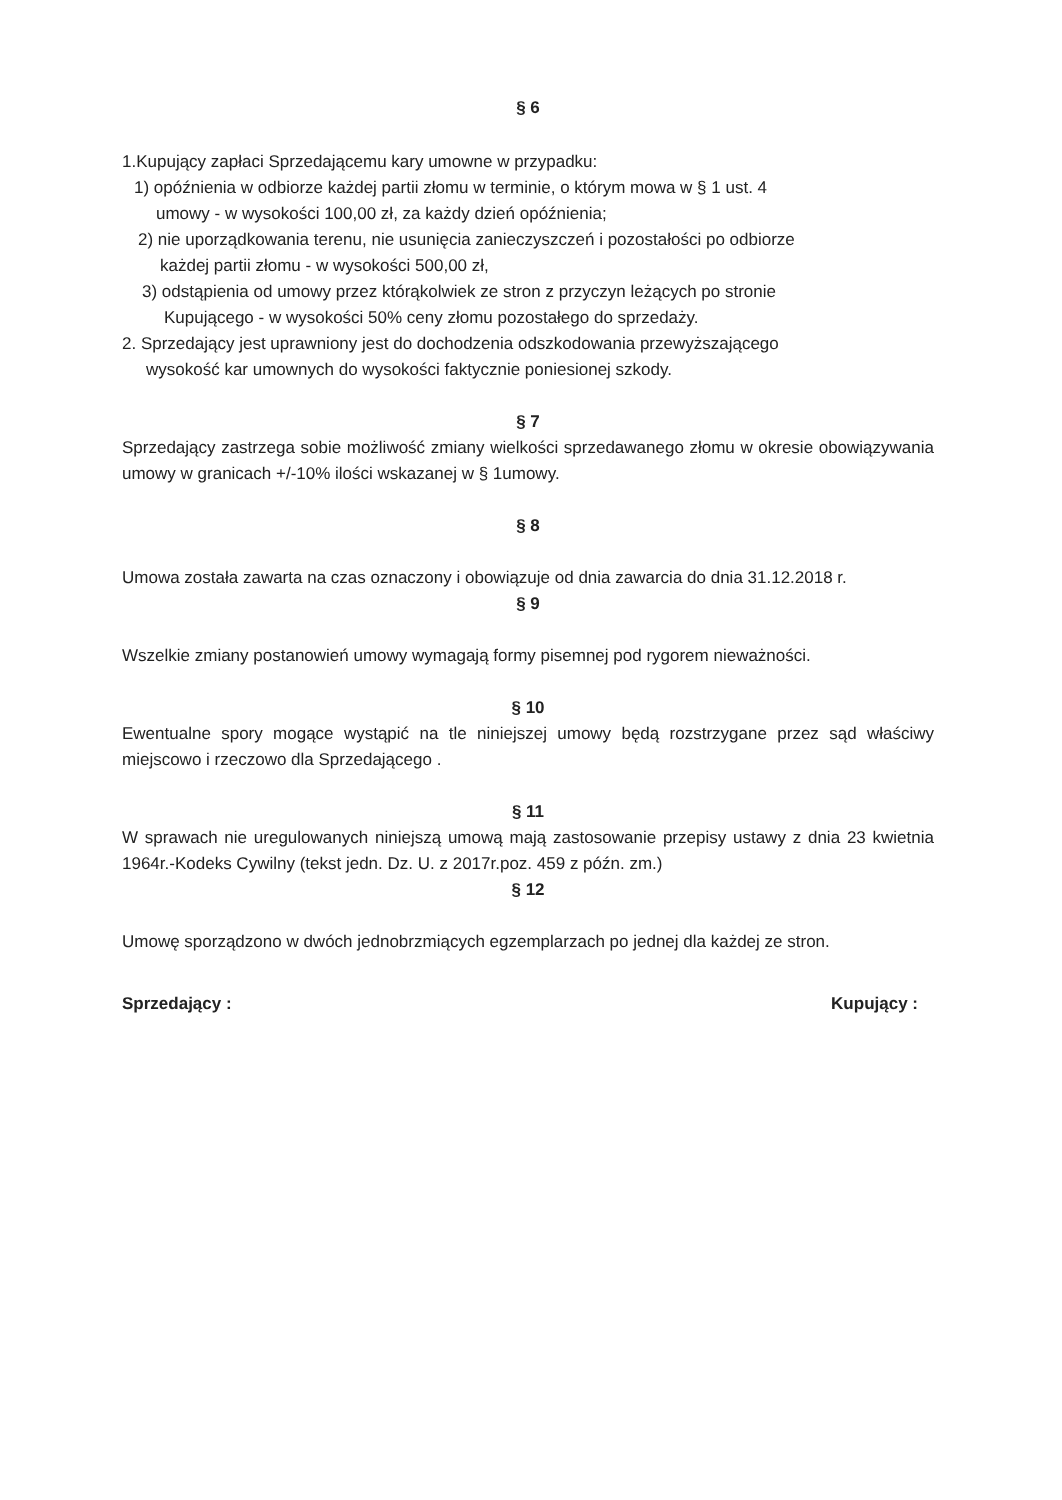§ 6
1.Kupujący zapłaci Sprzedającemu kary umowne w przypadku:
1) opóźnienia w odbiorze każdej partii złomu w terminie, o którym mowa w § 1 ust. 4
umowy - w wysokości 100,00 zł, za każdy dzień opóźnienia;
2) nie uporządkowania terenu, nie usunięcia zanieczyszczeń i pozostałości po odbiorze
każdej partii złomu - w wysokości 500,00 zł,
3) odstąpienia od umowy przez którąkolwiek ze stron z przyczyn leżących po stronie
Kupującego - w wysokości 50% ceny złomu pozostałego do sprzedaży.
2. Sprzedający jest uprawniony jest do dochodzenia odszkodowania przewyższającego
wysokość kar umownych do wysokości faktycznie poniesionej szkody.
§ 7
Sprzedający zastrzega sobie możliwość zmiany wielkości sprzedawanego złomu w okresie obowiązywania umowy w granicach +/-10% ilości wskazanej w § 1umowy.
§ 8
Umowa została zawarta na czas oznaczony i obowiązuje od dnia zawarcia do dnia 31.12.2018 r.
§ 9
Wszelkie zmiany postanowień umowy wymagają formy pisemnej pod rygorem nieważności.
§ 10
Ewentualne spory mogące wystąpić na tle niniejszej umowy będą rozstrzygane przez sąd właściwy miejscowo i rzeczowo dla Sprzedającego .
§ 11
W sprawach nie uregulowanych niniejszą umową mają zastosowanie przepisy ustawy z dnia 23 kwietnia 1964r.-Kodeks Cywilny (tekst jedn. Dz. U. z 2017r.poz. 459 z późn. zm.)
§ 12
Umowę sporządzono w dwóch jednobrzmiących egzemplarzach po jednej dla każdej ze stron.
Sprzedający : Kupujący :